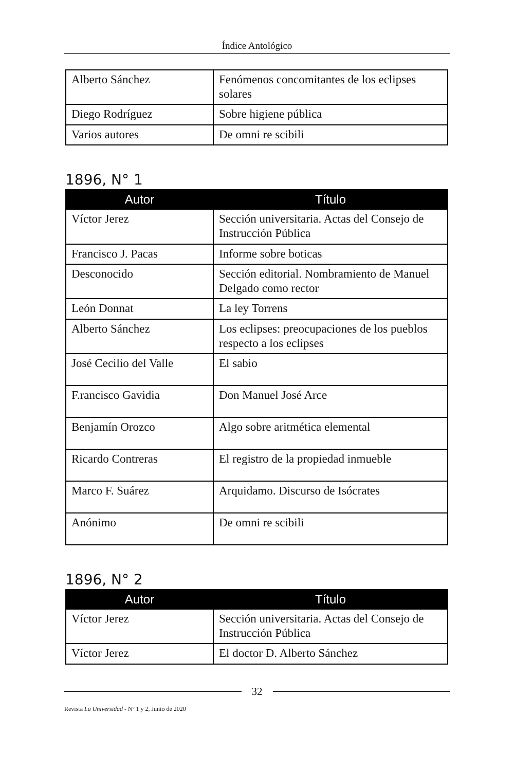Índice Antológico
| Alberto Sánchez | Fenómenos concomitantes de los eclipses solares |
| Diego Rodríguez | Sobre higiene pública |
| Varios autores | De omni re scibili |
1896, N° 1
| Autor | Título |
| --- | --- |
| Víctor Jerez | Sección universitaria. Actas del Consejo de Instrucción Pública |
| Francisco J. Pacas | Informe sobre boticas |
| Desconocido | Sección editorial. Nombramiento de Manuel Delgado como rector |
| León Donnat | La ley Torrens |
| Alberto Sánchez | Los eclipses: preocupaciones de los pueblos respecto a los eclipses |
| José Cecilio del Valle | El sabio |
| F.rancisco Gavidia | Don Manuel José Arce |
| Benjamín Orozco | Algo sobre aritmética elemental |
| Ricardo Contreras | El registro de la propiedad inmueble |
| Marco F. Suárez | Arquidamo. Discurso de Isócrates |
| Anónimo | De omni re scibili |
1896, N° 2
| Autor | Título |
| --- | --- |
| Víctor Jerez | Sección universitaria. Actas del Consejo de Instrucción Pública |
| Víctor Jerez | El doctor D. Alberto Sánchez |
32
Revista La Universidad - Nº 1 y 2, Junio de 2020